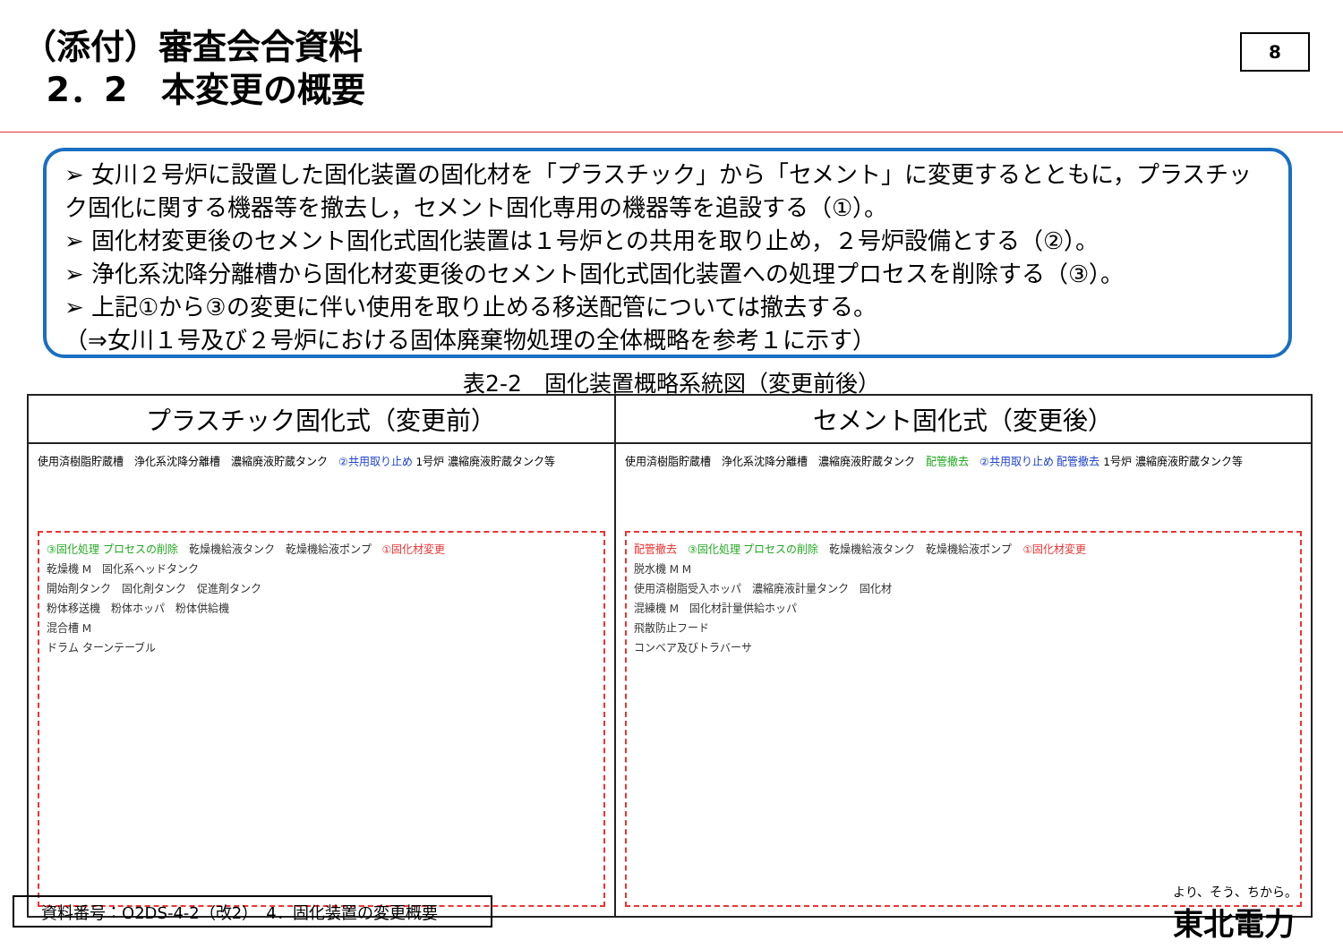（添付）審査会合資料
2．2　本変更の概要
8
➢ 女川２号炉に設置した固化装置の固化材を「プラスチック」から「セメント」に変更するとともに，プラスチック固化に関する機器等を撤去し，セメント固化専用の機器等を追設する（①）。
➢ 固化材変更後のセメント固化式固化装置は１号炉との共用を取り止め，２号炉設備とする（②）。
➢ 浄化系沈降分離槽から固化材変更後のセメント固化式固化装置への処理プロセスを削除する（③）。
➢ 上記①から③の変更に伴い使用を取り止める移送配管については撤去する。
（⇒女川１号及び２号炉における固体廃棄物処理の全体概略を参考１に示す）
表2-2　固化装置概略系統図（変更前後）
| プラスチック固化式（変更前） | セメント固化式（変更後） |
| --- | --- |
| 使用済樹脂貯蔵槽 浄化系沈降分離槽 濃縮廃液貯蔵タンク ②共用取り止め 1号炉 濃縮廃液貯蔵タンク等 ③固化処理 プロセスの削除 乾燥機給液タンク 乾燥機給液ポンプ ①固化材変更 乾燥機 M 固化系ヘッドタンク 開始剤タンク 固化剤タンク 促進剤タンク 粉体移送機 粉体ホッパ 粉体供給機 混合槽 M ドラム ターンテーブル | 使用済樹脂貯蔵槽 浄化系沈降分離槽 濃縮廃液貯蔵タンク 配管撤去 ②共用取り止め 配管撤去 1号炉 濃縮廃液貯蔵タンク等 配管撤去 ③固化処理 プロセスの削除 乾燥機給液タンク 乾燥機給液ポンプ ①固化材変更 脱水機 M M 使用済樹脂受入ホッパ 濃縮廃液計量タンク 固化材 混練機 M 固化材計量供給ホッパ 飛散防止フード コンベア及びトラバーサ |
資料番号：O2DS-4-2（改2）　4．固化装置の変更概要
より、そう、ちから。
東北電力